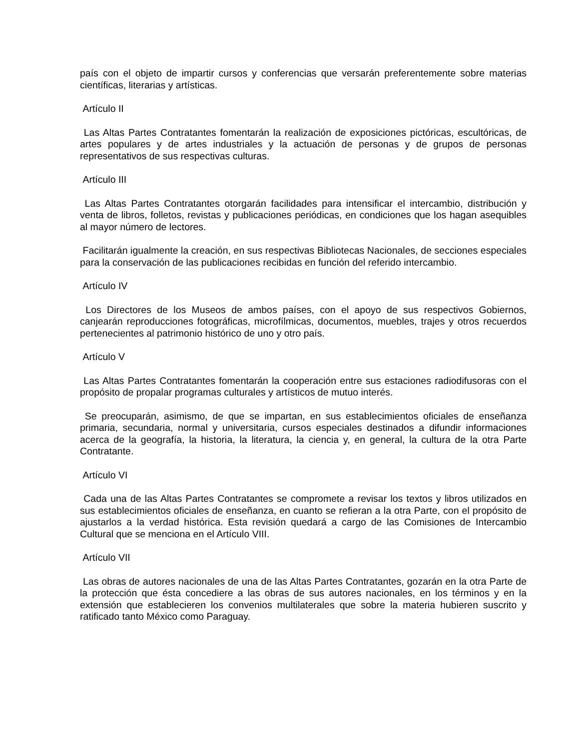país con el objeto de impartir cursos y conferencias que versarán preferentemente sobre materias científicas, literarias y artísticas.
Artículo II
Las Altas Partes Contratantes fomentarán la realización de exposiciones pictóricas, escultóricas, de artes populares y de artes industriales y la actuación de personas y de grupos de personas representativos de sus respectivas culturas.
Artículo III
Las Altas Partes Contratantes otorgarán facilidades para intensificar el intercambio, distribución y venta de libros, folletos, revistas y publicaciones periódicas, en condiciones que los hagan asequibles al mayor número de lectores.
Facilitarán igualmente la creación, en sus respectivas Bibliotecas Nacionales, de secciones especiales para la conservación de las publicaciones recibidas en función del referido intercambio.
Artículo IV
Los Directores de los Museos de ambos países, con el apoyo de sus respectivos Gobiernos, canjearán reproducciones fotográficas, microfílmicas, documentos, muebles, trajes y otros recuerdos pertenecientes al patrimonio histórico de uno y otro país.
Artículo V
Las Altas Partes Contratantes fomentarán la cooperación entre sus estaciones radiodifusoras con el propósito de propalar programas culturales y artísticos de mutuo interés.
Se preocuparán, asimismo, de que se impartan, en sus establecimientos oficiales de enseñanza primaria, secundaria, normal y universitaria, cursos especiales destinados a difundir informaciones acerca de la geografía, la historia, la literatura, la ciencia y, en general, la cultura de la otra Parte Contratante.
Artículo VI
Cada una de las Altas Partes Contratantes se compromete a revisar los textos y libros utilizados en sus establecimientos oficiales de enseñanza, en cuanto se refieran a la otra Parte, con el propósito de ajustarlos a la verdad histórica. Esta revisión quedará a cargo de las Comisiones de Intercambio Cultural que se menciona en el Artículo VIII.
Artículo VII
Las obras de autores nacionales de una de las Altas Partes Contratantes, gozarán en la otra Parte de la protección que ésta concediere a las obras de sus autores nacionales, en los términos y en la extensión que establecieren los convenios multilaterales que sobre la materia hubieren suscrito y ratificado tanto México como Paraguay.